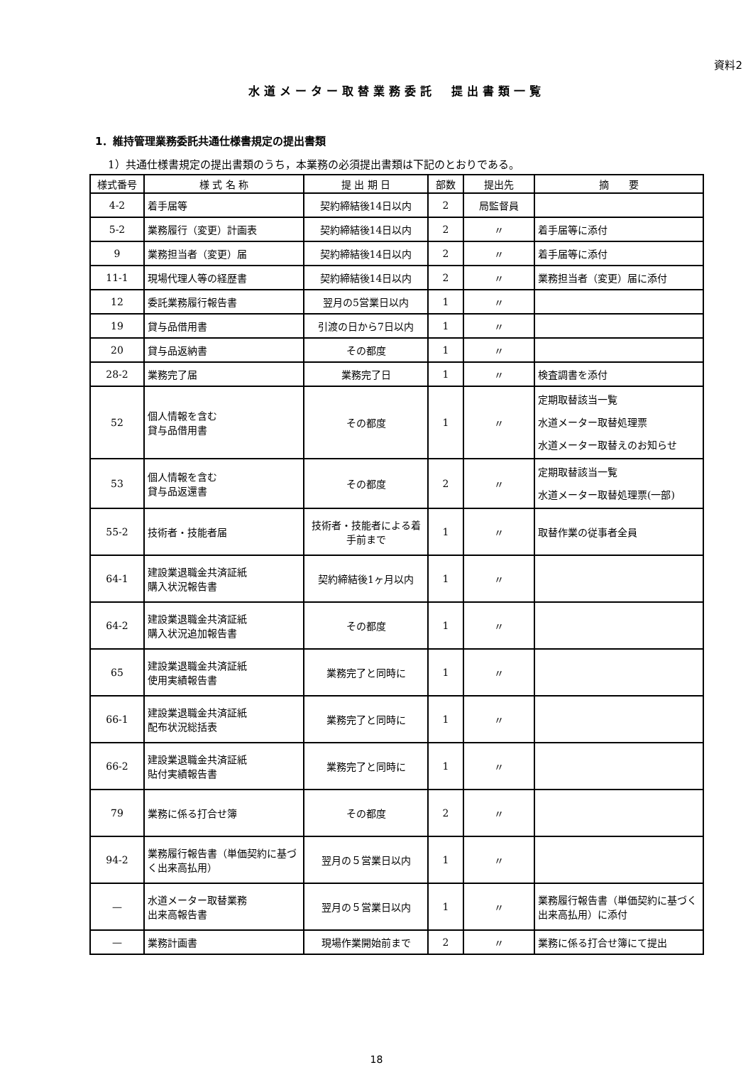資料2
水道メーター取替業務委託　提出書類一覧
1．維持管理業務委託共通仕様書規定の提出書類
1）共通仕様書規定の提出書類のうち，本業務の必須提出書類は下記のとおりである。
| 様式番号 | 様 式 名 称 | 提 出 期 日 | 部数 | 提出先 | 摘 要 |
| --- | --- | --- | --- | --- | --- |
| 4-2 | 着手届等 | 契約締結後14日以内 | 2 | 局監督員 | |
| 5-2 | 業務履行（変更）計画表 | 契約締結後14日以内 | 2 | 〃 | 着手届等に添付 |
| 9 | 業務担当者（変更）届 | 契約締結後14日以内 | 2 | 〃 | 着手届等に添付 |
| 11-1 | 現場代理人等の経歴書 | 契約締結後14日以内 | 2 | 〃 | 業務担当者（変更）届に添付 |
| 12 | 委託業務履行報告書 | 翌月の5営業日以内 | 1 | 〃 | |
| 19 | 貸与品借用書 | 引渡の日から7日以内 | 1 | 〃 | |
| 20 | 貸与品返納書 | その都度 | 1 | 〃 | |
| 28-2 | 業務完了届 | 業務完了日 | 1 | 〃 | 検査調書を添付 |
| 52 | 個人情報を含む 貸与品借用書 | その都度 | 1 | 〃 | 定期取替該当一覧 水道メーター取替処理票 水道メーター取替えのお知らせ |
| 53 | 個人情報を含む 貸与品返還書 | その都度 | 2 | 〃 | 定期取替該当一覧 水道メーター取替処理票(一部) |
| 55-2 | 技術者・技能者届 | 技術者・技能者による着手前まで | 1 | 〃 | 取替作業の従事者全員 |
| 64-1 | 建設業退職金共済証紙 購入状況報告書 | 契約締結後1ヶ月以内 | 1 | 〃 | |
| 64-2 | 建設業退職金共済証紙 購入状況追加報告書 | その都度 | 1 | 〃 | |
| 65 | 建設業退職金共済証紙 使用実績報告書 | 業務完了と同時に | 1 | 〃 | |
| 66-1 | 建設業退職金共済証紙 配布状況総括表 | 業務完了と同時に | 1 | 〃 | |
| 66-2 | 建設業退職金共済証紙 貼付実績報告書 | 業務完了と同時に | 1 | 〃 | |
| 79 | 業務に係る打合せ簿 | その都度 | 2 | 〃 | |
| 94-2 | 業務履行報告書（単価契約に基づく出来高払用） | 翌月の５営業日以内 | 1 | 〃 | |
| — | 水道メーター取替業務 出来高報告書 | 翌月の５営業日以内 | 1 | 〃 | 業務履行報告書（単価契約に基づく出来高払用）に添付 |
| — | 業務計画書 | 現場作業開始前まで | 2 | 〃 | 業務に係る打合せ簿にて提出 |
18